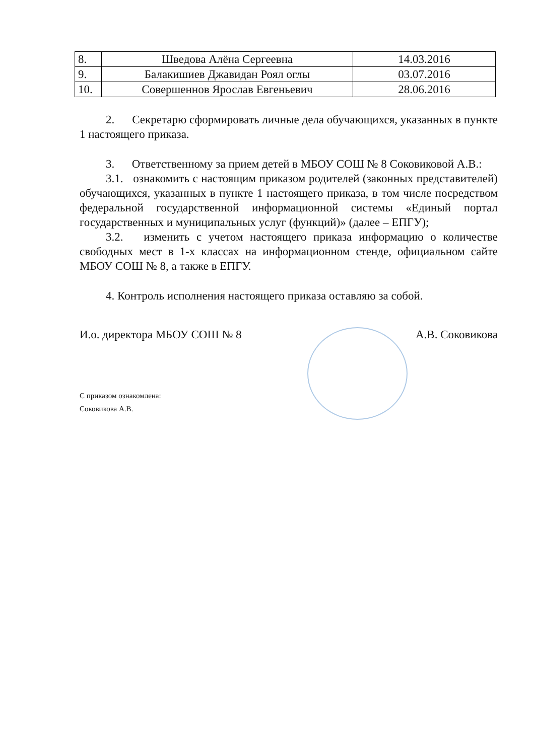| 8. | Шведова Алёна Сергеевна | 14.03.2016 |
| 9. | Балакишиев Джавидан Роял оглы | 03.07.2016 |
| 10. | Совершеннов Ярослав Евгеньевич | 28.06.2016 |
2. Секретарю сформировать личные дела обучающихся, указанных в пункте 1 настоящего приказа.
3. Ответственному за прием детей в МБОУ СОШ № 8 Соковиковой А.В.:
3.1. ознакомить с настоящим приказом родителей (законных представителей) обучающихся, указанных в пункте 1 настоящего приказа, в том числе посредством федеральной государственной информационной системы «Единый портал государственных и муниципальных услуг (функций)» (далее – ЕПГУ);
3.2. изменить с учетом настоящего приказа информацию о количестве свободных мест в 1-х классах на информационном стенде, официальном сайте МБОУ СОШ № 8, а также в ЕПГУ.
4. Контроль исполнения настоящего приказа оставляю за собой.
И.о. директора МБОУ СОШ № 8 А.В. Соковикова
С приказом ознакомлена:
Соковикова А.В.